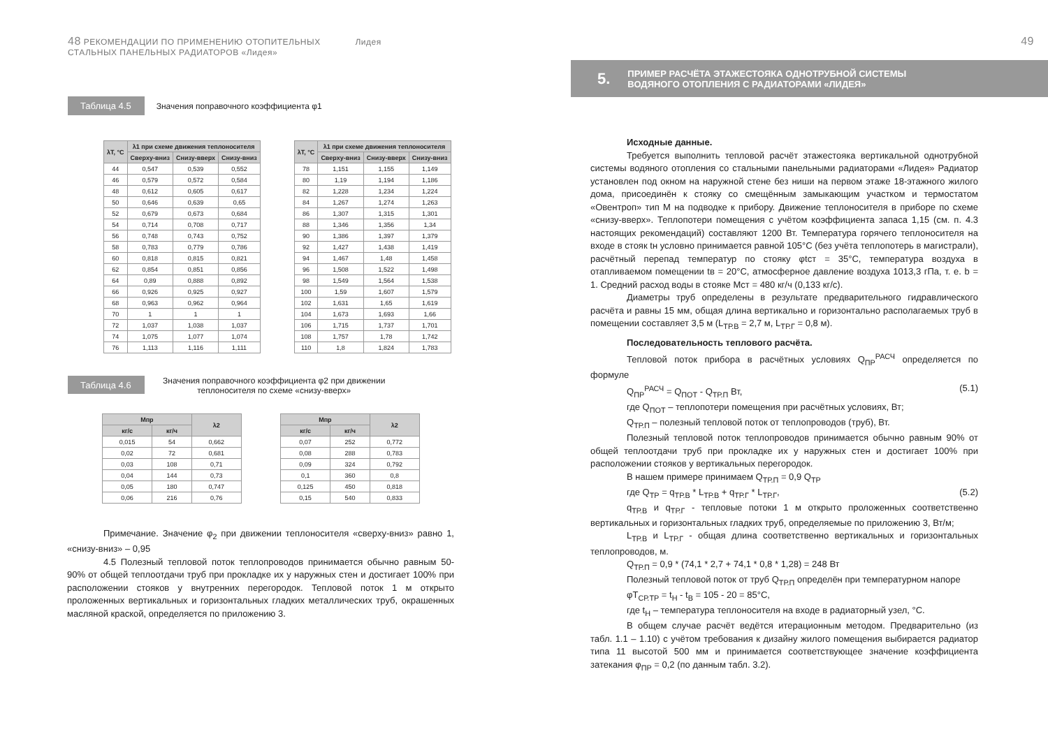48 РЕКОМЕНДАЦИИ ПО ПРИМЕНЕНИЮ ОТОПИТЕЛЬНЫХ Лидея
СТАЛЬНЫХ ПАНЕЛЬНЫХ РАДИАТОРОВ «Лидея»
Таблица 4.5 Значения поправочного коэффициента φ1
| λT, °C | λ1 при схеме движения теплоносителя | | |
| --- | --- | --- | --- |
| | Сверху-вниз | Снизу-вверх | Снизу-вниз |
| 44 | 0,547 | 0,539 | 0,552 |
| 46 | 0,579 | 0,572 | 0,584 |
| 48 | 0,612 | 0,605 | 0,617 |
| 50 | 0,646 | 0,639 | 0,65 |
| 52 | 0,679 | 0,673 | 0,684 |
| 54 | 0,714 | 0,708 | 0,717 |
| 56 | 0,748 | 0,743 | 0,752 |
| 58 | 0,783 | 0,779 | 0,786 |
| 60 | 0,818 | 0,815 | 0,821 |
| 62 | 0,854 | 0,851 | 0,856 |
| 64 | 0,89 | 0,888 | 0,892 |
| 66 | 0,926 | 0,925 | 0,927 |
| 68 | 0,963 | 0,962 | 0,964 |
| 70 | 1 | 1 | 1 |
| 72 | 1,037 | 1,038 | 1,037 |
| 74 | 1,075 | 1,077 | 1,074 |
| 76 | 1,113 | 1,116 | 1,111 |
| λT, °C | λ1 при схеме движения теплоносителя | | |
| --- | --- | --- | --- |
| | Сверху-вниз | Снизу-вверх | Снизу-вниз |
| 78 | 1,151 | 1,155 | 1,149 |
| 80 | 1,19 | 1,194 | 1,186 |
| 82 | 1,228 | 1,234 | 1,224 |
| 84 | 1,267 | 1,274 | 1,263 |
| 86 | 1,307 | 1,315 | 1,301 |
| 88 | 1,346 | 1,356 | 1,34 |
| 90 | 1,386 | 1,397 | 1,379 |
| 92 | 1,427 | 1,438 | 1,419 |
| 94 | 1,467 | 1,48 | 1,458 |
| 96 | 1,508 | 1,522 | 1,498 |
| 98 | 1,549 | 1,564 | 1,538 |
| 100 | 1,59 | 1,607 | 1,579 |
| 102 | 1,631 | 1,65 | 1,619 |
| 104 | 1,673 | 1,693 | 1,66 |
| 106 | 1,715 | 1,737 | 1,701 |
| 108 | 1,757 | 1,78 | 1,742 |
| 110 | 1,8 | 1,824 | 1,783 |
Таблица 4.6 Значения поправочного коэффициента φ2 при движении
теплоносителя по схеме «снизу-вверх»
| Mпр | | λ2 |
| --- | --- | --- |
| кг/с | кг/ч | |
| 0,015 | 54 | 0,662 |
| 0,02 | 72 | 0,681 |
| 0,03 | 108 | 0,71 |
| 0,04 | 144 | 0,73 |
| 0,05 | 180 | 0,747 |
| 0,06 | 216 | 0,76 |
| Mпр | | λ2 |
| --- | --- | --- |
| кг/с | кг/ч | |
| 0,07 | 252 | 0,772 |
| 0,08 | 288 | 0,783 |
| 0,09 | 324 | 0,792 |
| 0,1 | 360 | 0,8 |
| 0,125 | 450 | 0,818 |
| 0,15 | 540 | 0,833 |
Примечание. Значение φ<sub>2</sub> при движении теплоносителя «сверху-вниз» равно 1, «снизу-вниз» – 0,95
4.5 Полезный тепловой поток теплопроводов принимается обычно равным 50-90% от общей теплоотдачи труб при прокладке их у наружных стен и достигает 100% при расположении стояков у внутренних перегородок. Тепловой поток 1 м открыто проложенных вертикальных и горизонтальных гладких металлических труб, окрашенных масляной краской, определяется по приложению 3.
49
5. ПРИМЕР РАСЧЁТА ЭТАЖЕСТОЯКА ОДНОТРУБНОЙ СИСТЕМЫ
ВОДЯНОГО ОТОПЛЕНИЯ С РАДИАТОРАМИ «ЛИДЕЯ»
Исходные данные.
Требуется выполнить тепловой расчёт этажестояка вертикальной однотрубной системы водяного отопления со стальными панельными радиаторами «Лидея» Радиатор установлен под окном на наружной стене без ниши на первом этаже 18-этажного жилого дома, присоединён к стояку со смещённым замыкающим участком и термостатом «Овентроп» тип М на подводке к прибору. Движение теплоносителя в приборе по схеме «снизу-вверх». Теплопотери помещения с учётом коэффициента запаса 1,15 (см. п. 4.3 настоящих рекомендаций) составляют 1200 Вт. Температура горячего теплоносителя на входе в стояк tн условно принимается равной 105°С (без учёта теплопотерь в магистрали), расчётный перепад температур по стояку φtст = 35°С, температура воздуха в отапливаемом помещении tв = 20°С, атмосферное давление воздуха 1013,3 гПа, т. е. b = 1. Средний расход воды в стояке Мст = 480 кг/ч (0,133 кг/с).
Диаметры труб определены в результате предварительного гидравлического расчёта и равны 15 мм, общая длина вертикально и горизонтально располагаемых труб в помещении составляет 3,5 м (L<sub>ТР.В</sub> = 2,7 м, L<sub>ТР.Г</sub> = 0,8 м).
Последовательность теплового расчёта.
Тепловой поток прибора в расчётных условиях Q<sub>ПР</sub><sup>РАСЧ</sup> определяется по формуле
Q<sub>ПР</sub><sup>РАСЧ</sup> = Q<sub>ПОТ</sub> - Q<sub>ТР.П</sub> Вт, (5.1)
где Q<sub>ПОТ</sub> – теплопотери помещения при расчётных условиях, Вт;
Q<sub>ТР.П</sub> – полезный тепловой поток от теплопроводов (труб), Вт.
Полезный тепловой поток теплопроводов принимается обычно равным 90% от общей теплоотдачи труб при прокладке их у наружных стен и достигает 100% при расположении стояков у вертикальных перегородок.
В нашем примере принимаем Q<sub>ТР.П</sub> = 0,9 Q<sub>ТР</sub>
где Q<sub>ТР</sub> = q<sub>ТР.В</sub> * L<sub>ТР.В</sub> + q<sub>ТР.Г</sub> * L<sub>ТР.Г</sub>, (5.2)
q<sub>ТР.В</sub> и q<sub>ТР.Г</sub> - тепловые потоки 1 м открыто проложенных соответственно вертикальных и горизонтальных гладких труб, определяемые по приложению 3, Вт/м;
L<sub>ТР.В</sub> и L<sub>ТР.Г</sub> - общая длина соответственно вертикальных и горизонтальных теплопроводов, м.
Q<sub>ТР.П</sub> = 0,9 * (74,1 * 2,7 + 74,1 * 0,8 * 1,28) = 248 Вт
Полезный тепловой поток от труб Q<sub>ТР.П</sub> определён при температурном напоре
φT<sub>СР.ТР</sub> = t<sub>Н</sub> - t<sub>В</sub> = 105 - 20 = 85°С,
где t<sub>Н</sub> – температура теплоносителя на входе в радиаторный узел, °С.
В общем случае расчёт ведётся итерационным методом. Предварительно (из табл. 1.1 – 1.10) с учётом требования к дизайну жилого помещения выбирается радиатор типа 11 высотой 500 мм и принимается соответствующее значение коэффициента затекания φ<sub>ПР</sub> = 0,2 (по данным табл. 3.2).